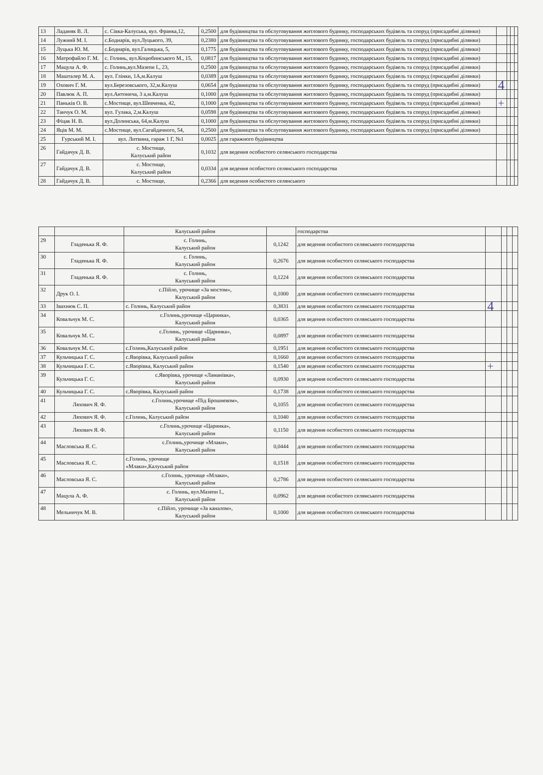| 13 | Ладаняк В. Л. | с. Сівка-Калуська, вул. Франка,12, | 0,2500 | для будівництва та обслуговування житлового будинку, господарських будівель та споруд (присадибні ділянки) | | | | |
| 14 | Лужний М. І. | с.Боднарів, вул.Луцького, 39, | 0,2380 | для будівництва та обслуговування житлового будинку, господарських будівель та споруд (присадибні ділянки) | | | | |
| 15 | Луцька Ю. М. | с.Боднарів, вул.Галицька, 5, | 0,1775 | для будівництва та обслуговування житлового будинку, господарських будівель та споруд (присадибні ділянки) | | | | |
| 16 | Матрофайло Г. М. | с. Голинь, вул.Коцюбинського М., 15, | 0,0817 | для будівництва та обслуговування житлового будинку, господарських будівель та споруд (присадибні ділянки) | | | | |
| 17 | Мацула А. Ф. | с. Голинь,вул.Мазепи І., 23, | 0,2500 | для будівництва та обслуговування житлового будинку, господарських будівель та споруд (присадибні ділянки) | | | | |
| 18 | Машталер М. А. | вул. Глінки, 1А,м.Калуш | 0,0389 | для будівництва та обслуговування житлового будинку, господарських будівель та споруд (присадибні ділянки) | | | | |
| 19 | Охович Г. М. | вул.Березовського, 32,м.Калуш | 0,0654 | для будівництва та обслуговування житлового будинку, господарських будівель та споруд (присадибні ділянки) | 4 | | | |
| 20 | Павлюк А. П. | вул.Антонича, 3 а,м.Калуш | 0,1000 | для будівництва та обслуговування житлового будинку, господарських будівель та споруд (присадибні ділянки) | | | | |
| 21 | Паньків О. В. | с.Мостище, вул.Шевченка, 42, | 0,1000 | для будівництва та обслуговування житлового будинку, господарських будівель та споруд (присадибні ділянки) | + | | | |
| 22 | Танчук О. М. | вул. Гулака, 2,м.Калуш | 0,0598 | для будівництва та обслуговування житлового будинку, господарських будівель та споруд (присадибні ділянки) | | | | |
| 23 | Фіцак Н. В. | вул.Долинська, 64,м.Калуш | 0,1000 | для будівництва та обслуговування житлового будинку, господарських будівель та споруд (присадибні ділянки) | | | | |
| 24 | Яців М. М. | с.Мостище, вул.Сагайдачного, 54, | 0,2500 | для будівництва та обслуговування житлового будинку, господарських будівель та споруд (присадибні ділянки) | | | | |
| 25 | Гурський М. І. | вул. Литвина, гараж 1 Г, №1 | 0,0025 | для гаражного будівництва | | | | |
| 26 | Гайдачук Д. В. | с. Мостище, Калуський район | 0,1032 | для ведення особистого селянського господарства | | | | |
| 27 | Гайдачук Д. В. | с. Мостище, Калуський район | 0,0334 | для ведення особистого селянського господарства | | | | |
| 28 | Гайдачук Д. В. | с. Мостище, | 0,2366 | для ведення особистого селянського | | | | |
| | | Калуський район | | господарства | | | | |
| 29 | Гладенька Я. Ф. | с. Голинь, Калуський район | 0,1242 | для ведення особистого селянського господарства | | | | |
| 30 | Гладенька Я. Ф. | с. Голинь, Калуський район | 0,2676 | для ведення особистого селянського господарства | | | | |
| 31 | Гладенька Я. Ф. | с. Голинь, Калуський район | 0,1224 | для ведення особистого селянського господарства | | | | |
| 32 | Друк О. І. | с.Пійло, урочище «За мостом», Калуський район | 0,1000 | для ведення особистого селянського господарства | | | | |
| 33 | Івахнюк С. П. | с. Голинь, Калуський район | 0,3831 | для ведення особистого селянського господарства | 4 | | | |
| 34 | Ковальчук М. С. | с.Голинь,урочище «Царинка», Калуський район | 0,0365 | для ведення особистого селянського господарства | | | | |
| 35 | Ковальчук М. С. | с.Голинь, урочище «Царинка», Калуський район | 0,0897 | для ведення особистого селянського господарства | | | | |
| 36 | Ковальчук М. С. | с.Голинь,Калуський район | 0,1951 | для ведення особистого селянського господарства | | | | |
| 37 | Кульчицька Г. С. | с.Яворівка, Калуський район | 0,1660 | для ведення особистого селянського господарства | | | | |
| 38 | Кульчицька Г. С. | с.Яворівка, Калуський район | 0,1540 | для ведення особистого селянського господарства | + | | | |
| 39 | Кульчицька Г. С. | с.Яворівка, урочище «Ламанівка», Калуський район | 0,0930 | для ведення особистого селянського господарства | | | | |
| 40 | Кульчицька Г. С. | с.Яворівка, Калуський район | 0,1738 | для ведення особистого селянського господарства | | | | |
| 41 | Ляхович Я. Ф. | с.Голинь,урочище «Під Брошневом», Калуський район | 0,1055 | для ведення особистого селянського господарства | | | | |
| 42 | Ляхович Я. Ф. | с.Голинь, Калуський район | 0,1040 | для ведення особистого селянського господарства | | | | |
| 43 | Ляхович Я. Ф. | с.Голинь,урочище «Царинка», Калуський район | 0,1150 | для ведення особистого селянського господарства | | | | |
| 44 | Масловська Я. С. | с.Голинь,урочище «Млаки», Калуський район | 0,0444 | для ведення особистого селянського господарства | | | | |
| 45 | Масловська Я. С. | с.Голинь, урочище «Млаки»,Калуський район | 0,1518 | для ведення особистого селянського господарства | | | | |
| 46 | Масловська Я. С. | с.Голинь, урочище «Млаки», Калуський район | 0,2786 | для ведення особистого селянського господарства | | | | |
| 47 | Мацула А. Ф. | с. Голинь, вул.Мазепи І., Калуський район | 0,0962 | для ведення особистого селянського господарства | | | | |
| 48 | Мельничук М. В. | с.Пійло, урочище «За каналом», Калуський район | 0,1000 | для ведення особистого селянського господарства | | | | |